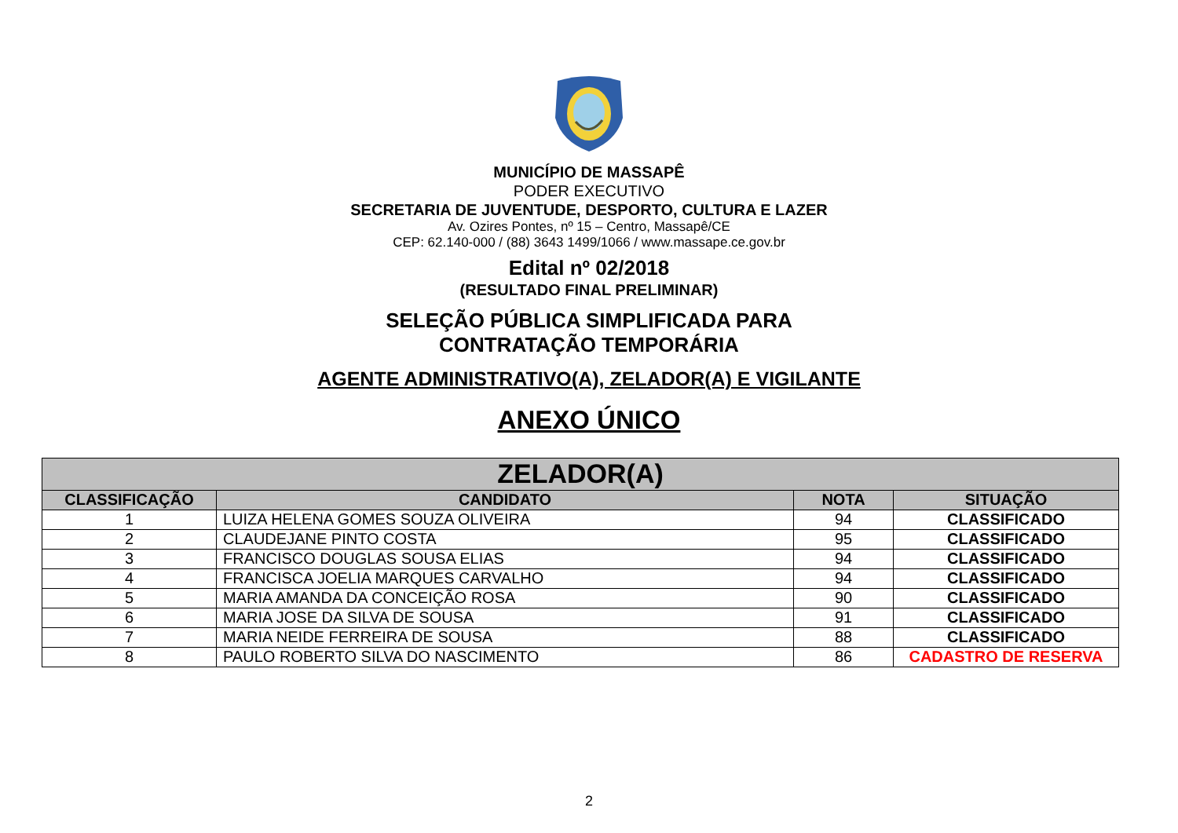MUNICÍPIO DE MASSAPÊ
PODER EXECUTIVO
SECRETARIA DE JUVENTUDE, DESPORTO, CULTURA E LAZER
Av. Ozires Pontes, nº 15 – Centro, Massapê/CE
CEP: 62.140-000 / (88) 3643 1499/1066 / www.massape.ce.gov.br
Edital nº 02/2018
(RESULTADO FINAL PRELIMINAR)
SELEÇÃO PÚBLICA SIMPLIFICADA PARA
CONTRATAÇÃO TEMPORÁRIA
AGENTE ADMINISTRATIVO(A), ZELADOR(A) E VIGILANTE
ANEXO ÚNICO
| ZELADOR(A) | | | |
| --- | --- | --- | --- |
| CLASSIFICAÇÃO | CANDIDATO | NOTA | SITUAÇÃO |
| 1 | LUIZA HELENA GOMES SOUZA OLIVEIRA | 94 | CLASSIFICADO |
| 2 | CLAUDEJANE PINTO COSTA | 95 | CLASSIFICADO |
| 3 | FRANCISCO DOUGLAS SOUSA ELIAS | 94 | CLASSIFICADO |
| 4 | FRANCISCA JOELIA MARQUES CARVALHO | 94 | CLASSIFICADO |
| 5 | MARIA AMANDA DA CONCEIÇÃO ROSA | 90 | CLASSIFICADO |
| 6 | MARIA JOSE DA SILVA DE SOUSA | 91 | CLASSIFICADO |
| 7 | MARIA NEIDE FERREIRA DE SOUSA | 88 | CLASSIFICADO |
| 8 | PAULO ROBERTO SILVA DO NASCIMENTO | 86 | CADASTRO DE RESERVA |
2